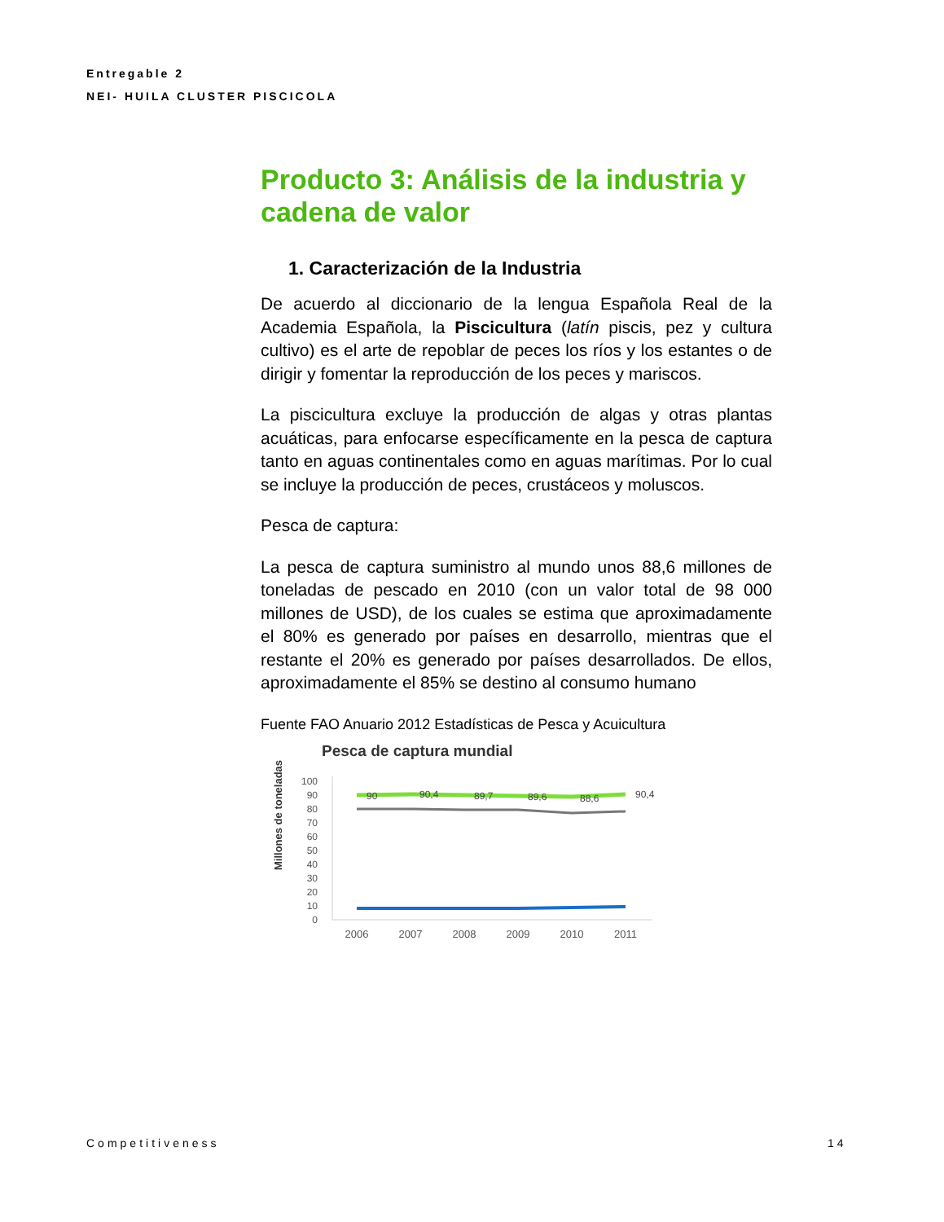Entregable 2
NEI- HUILA CLUSTER PISCICOLA
Producto 3: Análisis de la industria y cadena de valor
1. Caracterización de la Industria
De acuerdo al diccionario de la lengua Española Real de la Academia Española, la Piscicultura (latín piscis, pez y cultura cultivo) es el arte de repoblar de peces los ríos y los estantes o de dirigir y fomentar la reproducción de los peces y mariscos.
La piscicultura excluye la producción de algas y otras plantas acuáticas, para enfocarse específicamente en la pesca de captura tanto en aguas continentales como en aguas marítimas. Por lo cual se incluye la producción de peces, crustáceos y moluscos.
Pesca de captura:
La pesca de captura suministro al mundo unos 88,6 millones de toneladas de pescado en 2010 (con un valor total de 98 000 millones de USD), de los cuales se estima que aproximadamente el 80% es generado por países en desarrollo, mientras que el restante el 20% es generado por países desarrollados. De ellos, aproximadamente el 85% se destino al consumo humano
Fuente FAO Anuario 2012 Estadísticas de Pesca y Acuicultura
Pesca de captura mundial
Millones de toneladas
100
90
80
70
60
50
40
30
20
10
0
90
90,4
89,7
89,6
88,6
90,4
2006
2007
2008
2009
2010
2011
Competitiveness 14